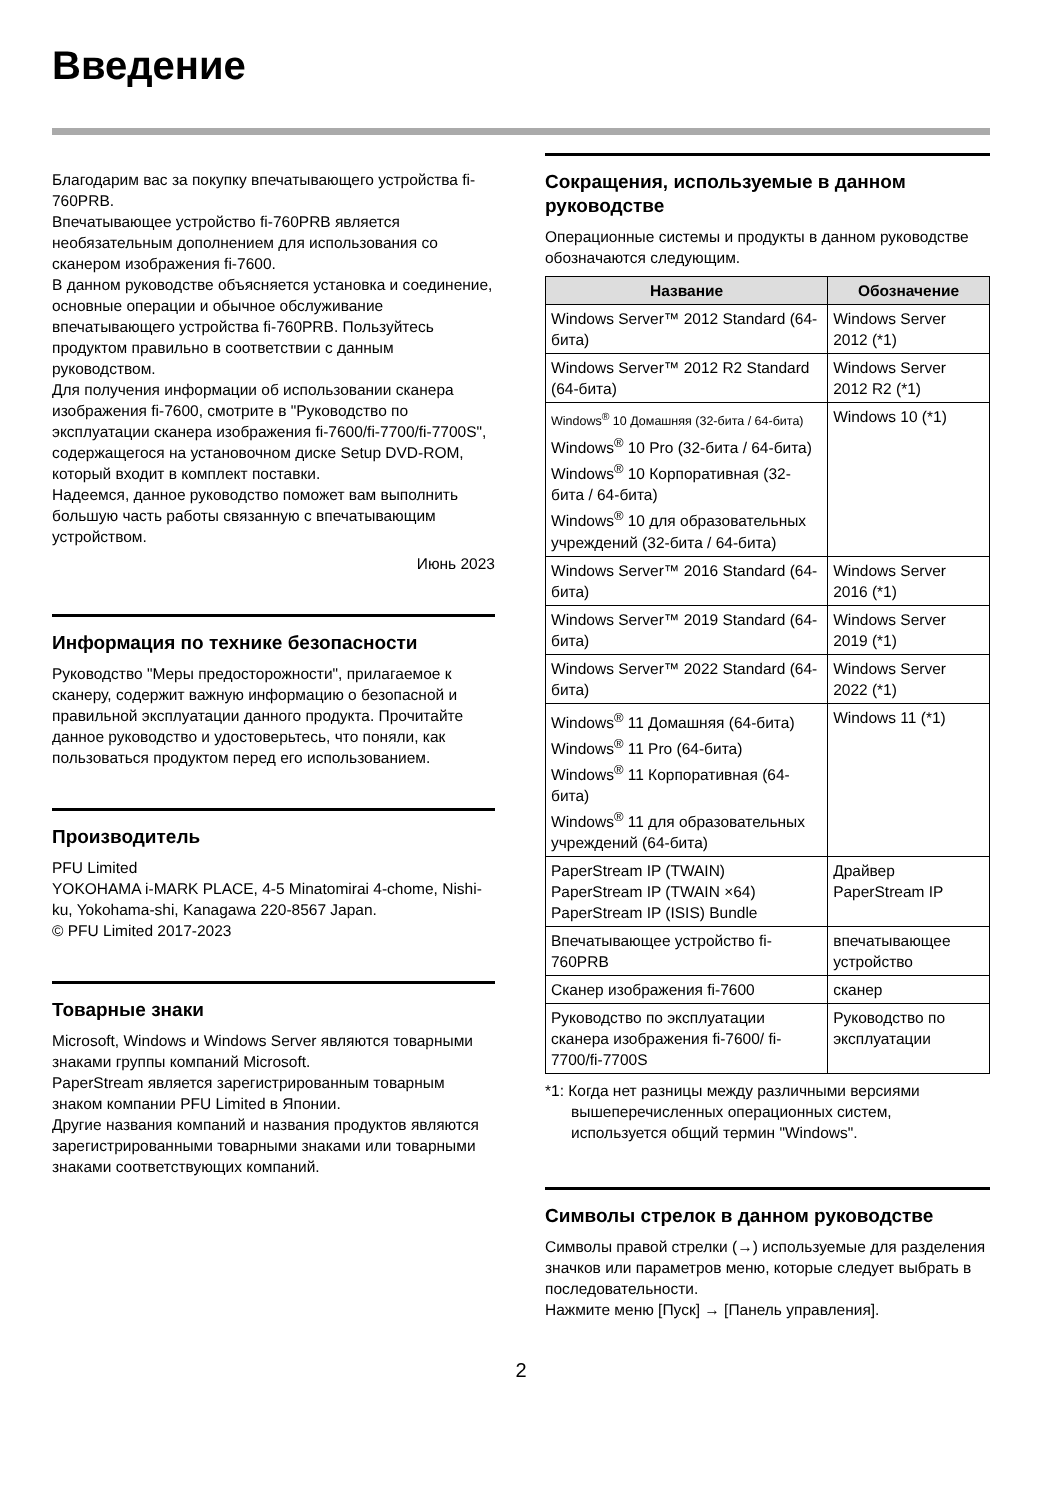Введение
Благодарим вас за покупку впечатывающего устройства fi-760PRB.
Впечатывающее устройство fi-760PRB является необязательным дополнением для использования со сканером изображения fi-7600.
В данном руководстве объясняется установка и соединение, основные операции и обычное обслуживание впечатывающего устройства fi-760PRB. Пользуйтесь продуктом правильно в соответствии с данным руководством.
Для получения информации об использовании сканера изображения fi-7600, смотрите в "Руководство по эксплуатации сканера изображения fi-7600/fi-7700/fi-7700S", содержащегося на установочном диске Setup DVD-ROM, который входит в комплект поставки.
Надеемся, данное руководство поможет вам выполнить большую часть работы связанную с впечатывающим устройством.
Июнь 2023
Информация по технике безопасности
Руководство "Меры предосторожности", прилагаемое к сканеру, содержит важную информацию о безопасной и правильной эксплуатации данного продукта. Прочитайте данное руководство и удостоверьтесь, что поняли, как пользоваться продуктом перед его использованием.
Производитель
PFU Limited
YOKOHAMA i-MARK PLACE, 4-5 Minatomirai 4-chome, Nishi-ku, Yokohama-shi, Kanagawa 220-8567 Japan.
© PFU Limited 2017-2023
Товарные знаки
Microsoft, Windows и Windows Server являются товарными знаками группы компаний Microsoft.
PaperStream является зарегистрированным товарным знаком компании PFU Limited в Японии.
Другие названия компаний и названия продуктов являются зарегистрированными товарными знаками или товарными знаками соответствующих компаний.
Сокращения, используемые в данном руководстве
Операционные системы и продукты в данном руководстве обозначаются следующим.
| Название | Обозначение |
| --- | --- |
| Windows Server™ 2012 Standard (64-бита) | Windows Server 2012 (*1) |
| Windows Server™ 2012 R2 Standard (64-бита) | Windows Server 2012 R2 (*1) |
| Windows<sup>®</sup> 10 Домашняя (32-бита / 64-бита) Windows<sup>®</sup> 10 Pro (32-бита / 64-бита) Windows<sup>®</sup> 10 Корпоративная (32-бита / 64-бита) Windows<sup>®</sup> 10 для образовательных учреждений (32-бита / 64-бита) | Windows 10 (*1) |
| Windows Server™ 2016 Standard (64-бита) | Windows Server 2016 (*1) |
| Windows Server™ 2019 Standard (64-бита) | Windows Server 2019 (*1) |
| Windows Server™ 2022 Standard (64-бита) | Windows Server 2022 (*1) |
| Windows<sup>®</sup> 11 Домашняя (64-бита) Windows<sup>®</sup> 11 Pro (64-бита) Windows<sup>®</sup> 11 Корпоративная (64-бита) Windows<sup>®</sup> 11 для образовательных учреждений (64-бита) | Windows 11 (*1) |
| PaperStream IP (TWAIN) PaperStream IP (TWAIN ×64) PaperStream IP (ISIS) Bundle | Драйвер PaperStream IP |
| Впечатывающее устройство fi-760PRB | впечатывающее устройство |
| Сканер изображения fi-7600 | сканер |
| Руководство по эксплуатации сканера изображения fi-7600/ fi-7700/fi-7700S | Руководство по эксплуатации |
*1: Когда нет разницы между различными версиями вышеперечисленных операционных систем, используется общий термин "Windows".
Символы стрелок в данном руководстве
Символы правой стрелки (→) используемые для разделения значков или параметров меню, которые следует выбрать в последовательности.
Нажмите меню [Пуск] → [Панель управления].
2